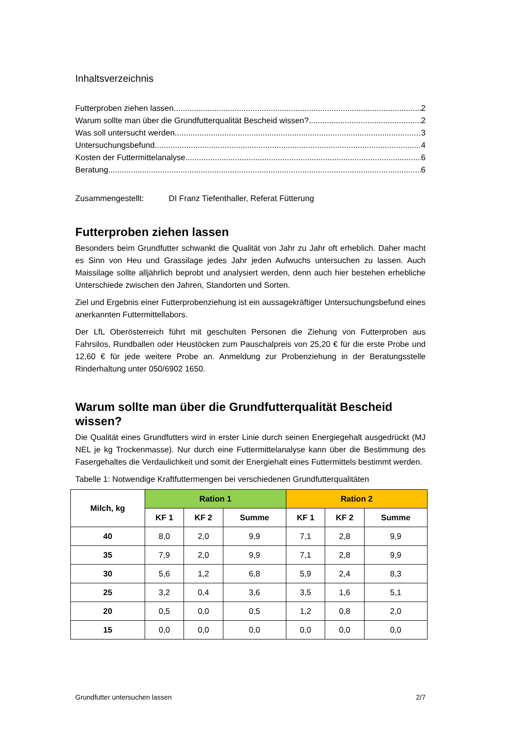Inhaltsverzeichnis
Futterproben ziehen lassen 2
Warum sollte man über die Grundfutterqualität Bescheid wissen? 2
Was soll untersucht werden 3
Untersuchungsbefund 4
Kosten der Futtermittelanalyse 6
Beratung 6
Zusammengestellt: DI Franz Tiefenthaller, Referat Fütterung
Futterproben ziehen lassen
Besonders beim Grundfutter schwankt die Qualität von Jahr zu Jahr oft erheblich. Daher macht es Sinn von Heu und Grassilage jedes Jahr jeden Aufwuchs untersuchen zu lassen. Auch Maissilage sollte alljährlich beprobt und analysiert werden, denn auch hier bestehen erhebliche Unterschiede zwischen den Jahren, Standorten und Sorten.
Ziel und Ergebnis einer Futterprobenziehung ist ein aussagekräftiger Untersuchungsbefund eines anerkannten Futtermittellabors.
Der LfL Oberösterreich führt mit geschulten Personen die Ziehung von Futterproben aus Fahrsilos, Rundballen oder Heustöcken zum Pauschalpreis von 25,20 € für die erste Probe und 12,60 € für jede weitere Probe an. Anmeldung zur Probenziehung in der Beratungsstelle Rinderhaltung unter 050/6902 1650.
Warum sollte man über die Grundfutterqualität Bescheid wissen?
Die Qualität eines Grundfutters wird in erster Linie durch seinen Energiegehalt ausgedrückt (MJ NEL je kg Trockenmasse). Nur durch eine Futtermittelanalyse kann über die Bestimmung des Fasergehaltes die Verdaulichkeit und somit der Energiehalt eines Futtermittels bestimmt werden.
Tabelle 1: Notwendige Kraftfuttermengen bei verschiedenen Grundfutterqualitäten
| Milch, kg | Ration 1 | | | Ration 2 | | |
| --- | --- | --- | --- | --- | --- | --- |
| | KF 1 | KF 2 | Summe | KF 1 | KF 2 | Summe |
| 40 | 8,0 | 2,0 | 9,9 | 7,1 | 2,8 | 9,9 |
| 35 | 7,9 | 2,0 | 9,9 | 7,1 | 2,8 | 9,9 |
| 30 | 5,6 | 1,2 | 6,8 | 5,9 | 2,4 | 8,3 |
| 25 | 3,2 | 0,4 | 3,6 | 3,5 | 1,6 | 5,1 |
| 20 | 0,5 | 0,0 | 0,5 | 1,2 | 0,8 | 2,0 |
| 15 | 0,0 | 0,0 | 0,0 | 0,0 | 0,0 | 0,0 |
Grundfutter untersuchen lassen 2/7